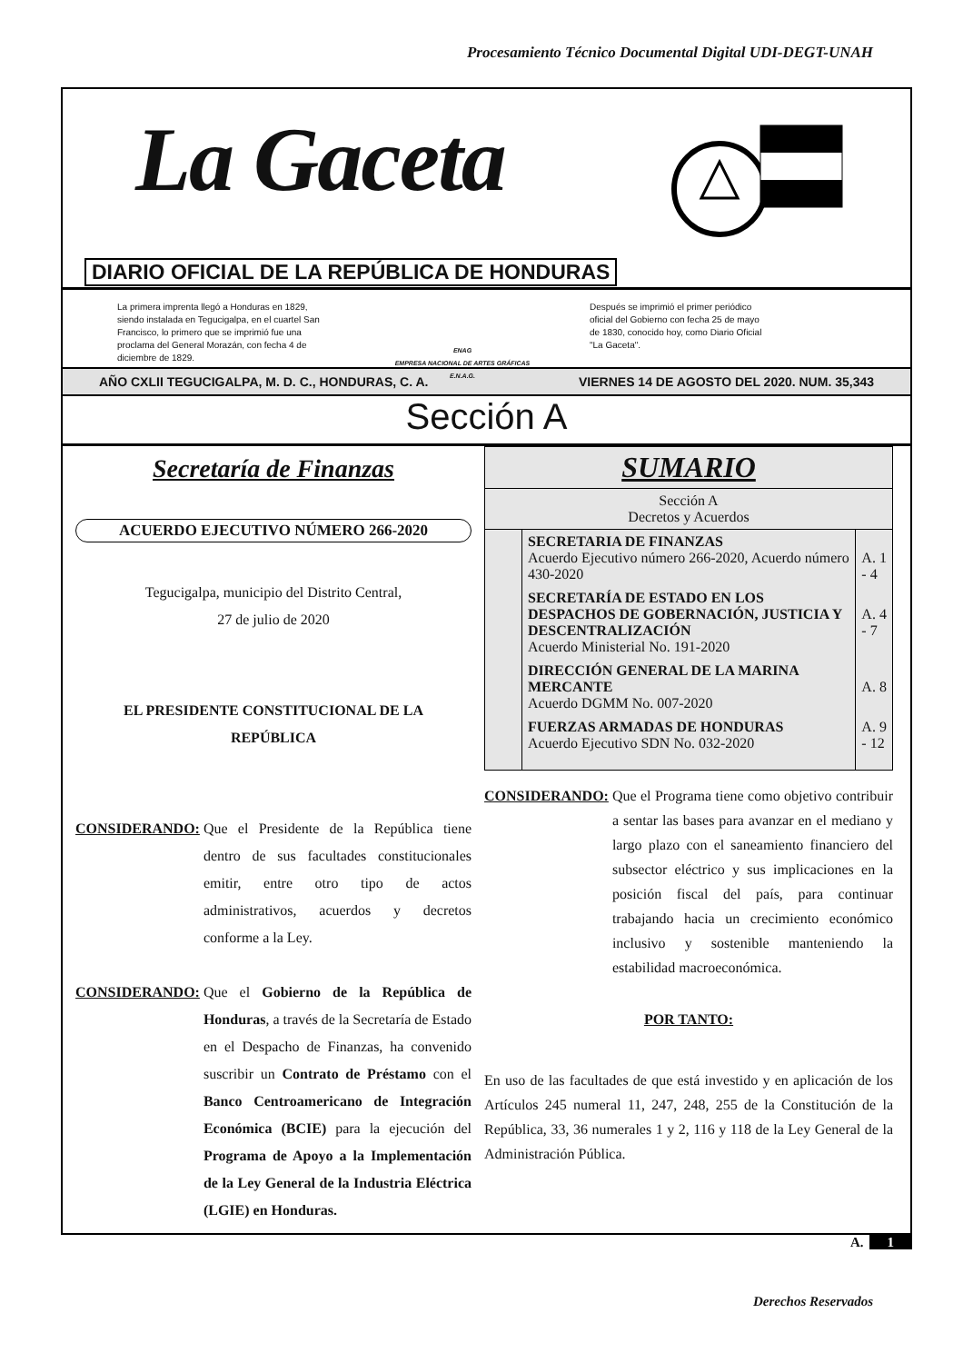Procesamiento Técnico Documental Digital UDI-DEGT-UNAH
La Gaceta
DIARIO OFICIAL DE LA REPÚBLICA DE HONDURAS
La primera imprenta llegó a Honduras en 1829, siendo instalada en Tegucigalpa, en el cuartel San Francisco, lo primero que se imprimió fue una proclama del General Morazán, con fecha 4 de diciembre de 1829.
ENAG
EMPRESA NACIONAL DE ARTES GRÁFICAS
E.N.A.G.
Después se imprimió el primer periódico oficial del Gobierno con fecha 25 de mayo de 1830, conocido hoy, como Diario Oficial "La Gaceta".
AÑO CXLII TEGUCIGALPA, M. D. C., HONDURAS, C. A. VIERNES 14 DE AGOSTO DEL 2020. NUM. 35,343
Sección A
Secretaría de Finanzas
ACUERDO EJECUTIVO NÚMERO 266-2020
Tegucigalpa, municipio del Distrito Central,
27 de julio de 2020
EL PRESIDENTE CONSTITUCIONAL DE LA
REPÚBLICA
CONSIDERANDO: Que el Presidente de la República tiene dentro de sus facultades constitucionales emitir, entre otro tipo de actos administrativos, acuerdos y decretos conforme a la Ley.
CONSIDERANDO: Que el Gobierno de la República de Honduras, a través de la Secretaría de Estado en el Despacho de Finanzas, ha convenido suscribir un Contrato de Préstamo con el Banco Centroamericano de Integración Económica (BCIE) para la ejecución del Programa de Apoyo a la Implementación de la Ley General de la Industria Eléctrica (LGIE) en Honduras.
| SUMARIO | | |
| Sección A Decretos y Acuerdos | | |
| | SECRETARIA DE FINANZAS Acuerdo Ejecutivo número 266-2020, Acuerdo número 430-2020 | A. 1 - 4 |
| | SECRETARÍA DE ESTADO EN LOS DESPACHOS DE GOBERNACIÓN, JUSTICIA Y DESCENTRALIZACIÓN Acuerdo Ministerial No. 191-2020 | A. 4 - 7 |
| | DIRECCIÓN GENERAL DE LA MARINA MERCANTE Acuerdo DGMM No. 007-2020 | A. 8 |
| | FUERZAS ARMADAS DE HONDURAS Acuerdo Ejecutivo SDN No. 032-2020 | A. 9 - 12 |
CONSIDERANDO: Que el Programa tiene como objetivo contribuir a sentar las bases para avanzar en el mediano y largo plazo con el saneamiento financiero del subsector eléctrico y sus implicaciones en la posición fiscal del país, para continuar trabajando hacia un crecimiento económico inclusivo y sostenible manteniendo la estabilidad macroeconómica.
POR TANTO:
En uso de las facultades de que está investido y en aplicación de los Artículos 245 numeral 11, 247, 248, 255 de la Constitución de la República, 33, 36 numerales 1 y 2, 116 y 118 de la Ley General de la Administración Pública.
A. 1
Derechos Reservados